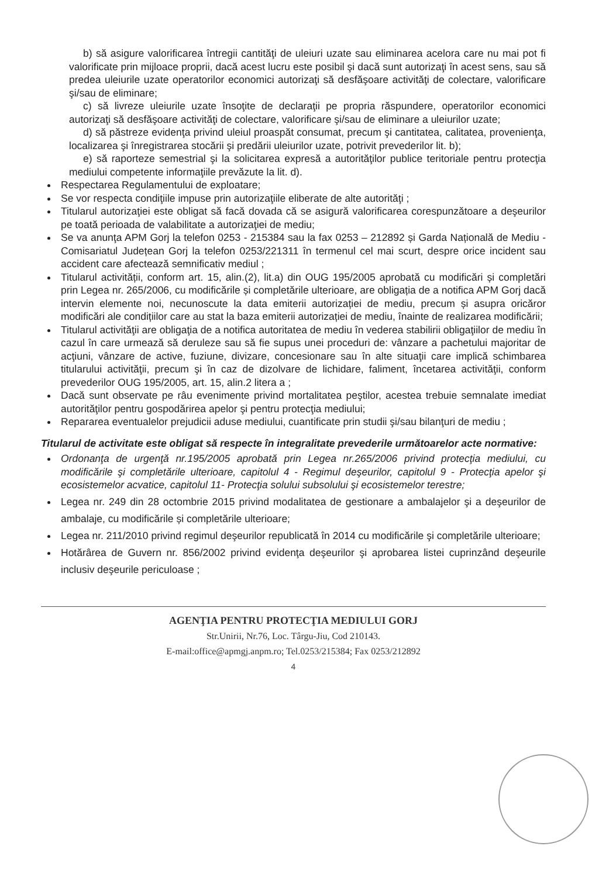b) să asigure valorificarea întregii cantităţi de uleiuri uzate sau eliminarea acelora care nu mai pot fi valorificate prin mijloace proprii, dacă acest lucru este posibil şi dacă sunt autorizaţi în acest sens, sau să predea uleiurile uzate operatorilor economici autorizaţi să desfăşoare activităţi de colectare, valorificare şi/sau de eliminare;
c) să livreze uleiurile uzate însoţite de declaraţii pe propria răspundere, operatorilor economici autorizaţi să desfăşoare activităţi de colectare, valorificare şi/sau de eliminare a uleiurilor uzate;
d) să păstreze evidenţa privind uleiul proaspăt consumat, precum şi cantitatea, calitatea, provenienţa, localizarea şi înregistrarea stocării şi predării uleiurilor uzate, potrivit prevederilor lit. b);
e) să raporteze semestrial şi la solicitarea expresă a autorităţilor publice teritoriale pentru protecţia mediului competente informaţiile prevăzute la lit. d).
Respectarea Regulamentului de exploatare;
Se vor respecta condiţiile impuse prin autorizaţiile eliberate de alte autorităţi ;
Titularul autorizaţiei este obligat să facă dovada că se asigură valorificarea corespunzătoare a deşeurilor pe toată perioada de valabilitate a autorizaţiei de mediu;
Se va anunţa APM Gorj la telefon 0253 - 215384 sau la fax 0253 – 212892 și Garda Națională de Mediu - Comisariatul Județean Gorj la telefon 0253/221311 în termenul cel mai scurt, despre orice incident sau accident care afectează semnificativ mediul ;
Titularul activității, conform art. 15, alin.(2), lit.a) din OUG 195/2005 aprobată cu modificări și completări prin Legea nr. 265/2006, cu modificările și completările ulterioare, are obligația de a notifica APM Gorj dacă intervin elemente noi, necunoscute la data emiterii autorizației de mediu, precum și asupra oricăror modificări ale condițiilor care au stat la baza emiterii autorizației de mediu, înainte de realizarea modificării;
Titularul activităţii are obligaţia de a notifica autoritatea de mediu în vederea stabilirii obligaţiilor de mediu în cazul în care urmează să deruleze sau să fie supus unei proceduri de: vânzare a pachetului majoritar de acţiuni, vânzare de active, fuziune, divizare, concesionare sau în alte situaţii care implică schimbarea titularului activităţii, precum şi în caz de dizolvare de lichidare, faliment, încetarea activităţii, conform prevederilor OUG 195/2005, art. 15, alin.2 litera a ;
Dacă sunt observate pe râu evenimente privind mortalitatea peştilor, acestea trebuie semnalate imediat autorităţilor pentru gospodărirea apelor şi pentru protecţia mediului;
Repararea eventualelor prejudicii aduse mediului, cuantificate prin studii şi/sau bilanţuri de mediu ;
Titularul de activitate este obligat să respecte în integralitate prevederile următoarelor acte normative:
Ordonanţa de urgenţă nr.195/2005 aprobată prin Legea nr.265/2006 privind protecţia mediului, cu modificările şi completările ulterioare, capitolul 4 - Regimul deşeurilor, capitolul 9 - Protecţia apelor şi ecosistemelor acvatice, capitolul 11- Protecţia solului subsolului şi ecosistemelor terestre;
Legea nr. 249 din 28 octombrie 2015 privind modalitatea de gestionare a ambalajelor şi a deşeurilor de ambalaje, cu modificările și completările ulterioare;
Legea nr. 211/2010 privind regimul deşeurilor republicată în 2014 cu modificările şi completările ulterioare;
Hotărârea de Guvern nr. 856/2002 privind evidenţa deşeurilor şi aprobarea listei cuprinzând deşeurile inclusiv deşeurile periculoase ;
AGENŢIA PENTRU PROTECŢIA MEDIULUI GORJ
Str.Unirii, Nr.76, Loc. Târgu-Jiu, Cod 210143.
E-mail:office@apmgj.anpm.ro; Tel.0253/215384; Fax 0253/212892
4